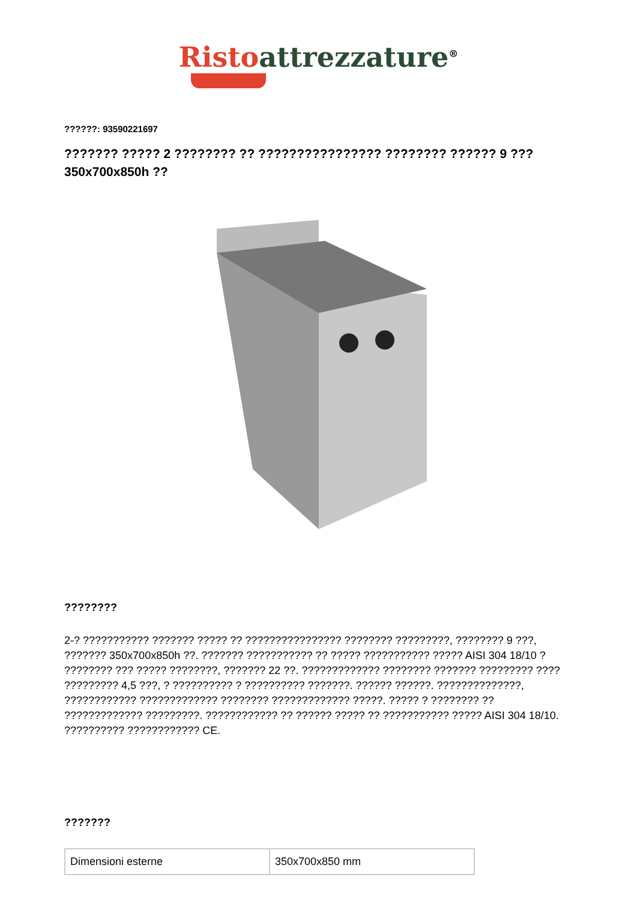Risto attrezzature<sup>®</sup>
??????: 93590221697
??????? ????? 2 ???????? ?? ???????????????? ???????? ?????? 9 ??? 350x700x850h ??
????????
2-? ??????????? ??????? ????? ?? ???????????????? ???????? ?????????, ???????? 9 ???, ??????? 350x700x850h ??. ??????? ??????????? ?? ????? ??????????? ????? AISI 304 18/10 ? ???????? ??? ????? ????????, ??????? 22 ??. ????????????? ???????? ??????? ????????? ???? ????????? 4,5 ???, ? ?????????? ? ?????????? ???????. ?????? ??????. ??????????????, ???????????? ????????????? ???????? ????????????? ?????. ????? ? ???????? ?? ????????????? ?????????. ???????????? ?? ?????? ????? ?? ??????????? ????? AISI 304 18/10. ?????????? ???????????? CE.
???????
| Dimensioni esterne | 350x700x850 mm |